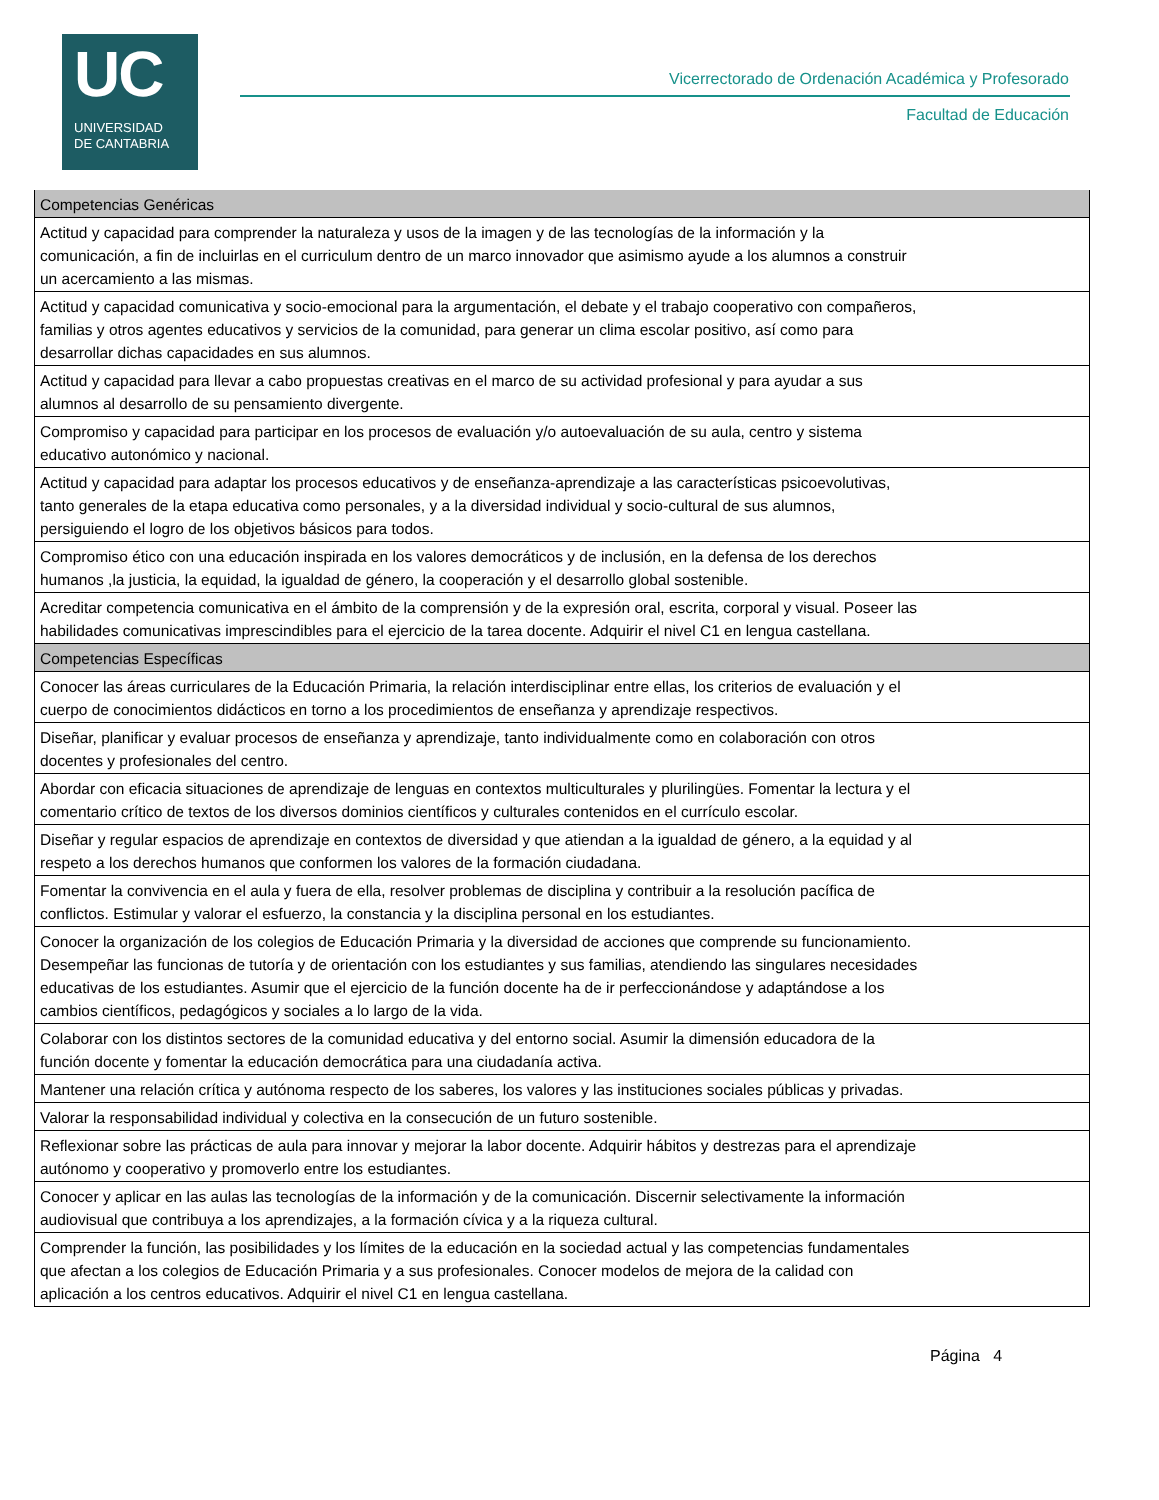UC
UNIVERSIDAD
DE CANTABRIA
Vicerrectorado de Ordenación Académica y Profesorado
Facultad de Educación
| Competencias Genéricas |
| Actitud y capacidad para comprender la naturaleza y usos de la imagen y de las tecnologías de la información y la comunicación, a fin de incluirlas en el curriculum dentro de un marco innovador que asimismo ayude a los alumnos a construir un acercamiento a las mismas. |
| Actitud y capacidad comunicativa y socio-emocional para la argumentación, el debate y el trabajo cooperativo con compañeros, familias y otros agentes educativos y servicios de la comunidad, para generar un clima escolar positivo, así como para desarrollar dichas capacidades en sus alumnos. |
| Actitud y capacidad para llevar a cabo propuestas creativas en el marco de su actividad profesional y para ayudar a sus alumnos al desarrollo de su pensamiento divergente. |
| Compromiso y capacidad para participar en los procesos de evaluación y/o autoevaluación de su aula, centro y sistema educativo autonómico y nacional. |
| Actitud y capacidad para adaptar los procesos educativos y de enseñanza-aprendizaje a las características psicoevolutivas, tanto generales de la etapa educativa como personales, y a la diversidad individual y socio-cultural de sus alumnos, persiguiendo el logro de los objetivos básicos para todos. |
| Compromiso ético con una educación inspirada en los valores democráticos y de inclusión, en la defensa de los derechos humanos ,la justicia, la equidad, la igualdad de género, la cooperación y el desarrollo global sostenible. |
| Acreditar competencia comunicativa en el ámbito de la comprensión y de la expresión oral, escrita, corporal y visual. Poseer las habilidades comunicativas imprescindibles para el ejercicio de la tarea docente. Adquirir el nivel C1 en lengua castellana. |
| Competencias Específicas |
| Conocer las áreas curriculares de la Educación Primaria, la relación interdisciplinar entre ellas, los criterios de evaluación y el cuerpo de conocimientos didácticos en torno a los procedimientos de enseñanza y aprendizaje respectivos. |
| Diseñar, planificar y evaluar procesos de enseñanza y aprendizaje, tanto individualmente como en colaboración con otros docentes y profesionales del centro. |
| Abordar con eficacia situaciones de aprendizaje de lenguas en contextos multiculturales y plurilingües. Fomentar la lectura y el comentario crítico de textos de los diversos dominios científicos y culturales contenidos en el currículo escolar. |
| Diseñar y regular espacios de aprendizaje en contextos de diversidad y que atiendan a la igualdad de género, a la equidad y al respeto a los derechos humanos que conformen los valores de la formación ciudadana. |
| Fomentar la convivencia en el aula y fuera de ella, resolver problemas de disciplina y contribuir a la resolución pacífica de conflictos. Estimular y valorar el esfuerzo, la constancia y la disciplina personal en los estudiantes. |
| Conocer la organización de los colegios de Educación Primaria y la diversidad de acciones que comprende su funcionamiento. Desempeñar las funcionas de tutoría y de orientación con los estudiantes y sus familias, atendiendo las singulares necesidades educativas de los estudiantes. Asumir que el ejercicio de la función docente ha de ir perfeccionándose y adaptándose a los cambios científicos, pedagógicos y sociales a lo largo de la vida. |
| Colaborar con los distintos sectores de la comunidad educativa y del entorno social. Asumir la dimensión educadora de la función docente y fomentar la educación democrática para una ciudadanía activa. |
| Mantener una relación crítica y autónoma respecto de los saberes, los valores y las instituciones sociales públicas y privadas. |
| Valorar la responsabilidad individual y colectiva en la consecución de un futuro sostenible. |
| Reflexionar sobre las prácticas de aula para innovar y mejorar la labor docente. Adquirir hábitos y destrezas para el aprendizaje autónomo y cooperativo y promoverlo entre los estudiantes. |
| Conocer y aplicar en las aulas las tecnologías de la información y de la comunicación. Discernir selectivamente la información audiovisual que contribuya a los aprendizajes, a la formación cívica y a la riqueza cultural. |
| Comprender la función, las posibilidades y los límites de la educación en la sociedad actual y las competencias fundamentales que afectan a los colegios de Educación Primaria y a sus profesionales. Conocer modelos de mejora de la calidad con aplicación a los centros educativos. Adquirir el nivel C1 en lengua castellana. |
Página 4